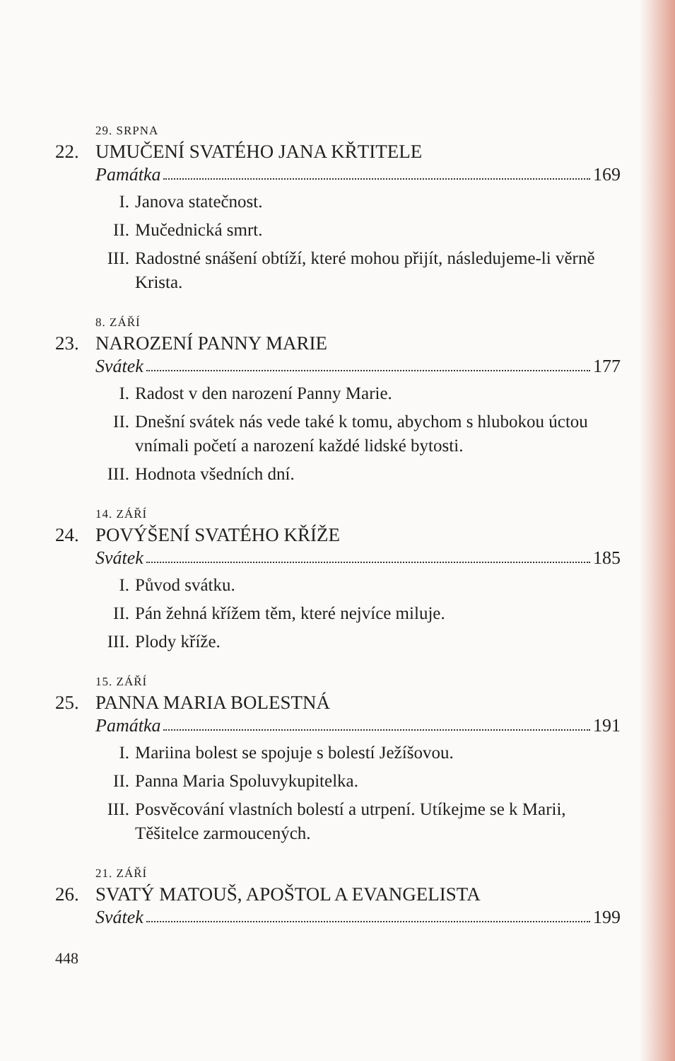29. SRPNA
22. UMUČENÍ SVATÉHO JANA KŘTITELE
Památka 169
I. Janova statečnost.
II. Mučednická smrt.
III. Radostné snášení obtíží, které mohou přijít, následujeme-li věrně Krista.
8. ZÁŘÍ
23. NAROZENÍ PANNY MARIE
Svátek 177
I. Radost v den narození Panny Marie.
II. Dnešní svátek nás vede také k tomu, abychom s hlubokou úctou vnímali početí a narození každé lidské bytosti.
III. Hodnota všedních dní.
14. ZÁŘÍ
24. POVÝŠENÍ SVATÉHO KŘÍŽE
Svátek 185
I. Původ svátku.
II. Pán žehná křížem těm, které nejvíce miluje.
III. Plody kříže.
15. ZÁŘÍ
25. PANNA MARIA BOLESTNÁ
Památka 191
I. Mariina bolest se spojuje s bolestí Ježíšovou.
II. Panna Maria Spoluvykupitelka.
III. Posvěcování vlastních bolestí a utrpení. Utíkejme se k Marii, Těšitelce zarmoucených.
21. ZÁŘÍ
26. SVATÝ MATOUŠ, APOŠTOL A EVANGELISTA
Svátek 199
448